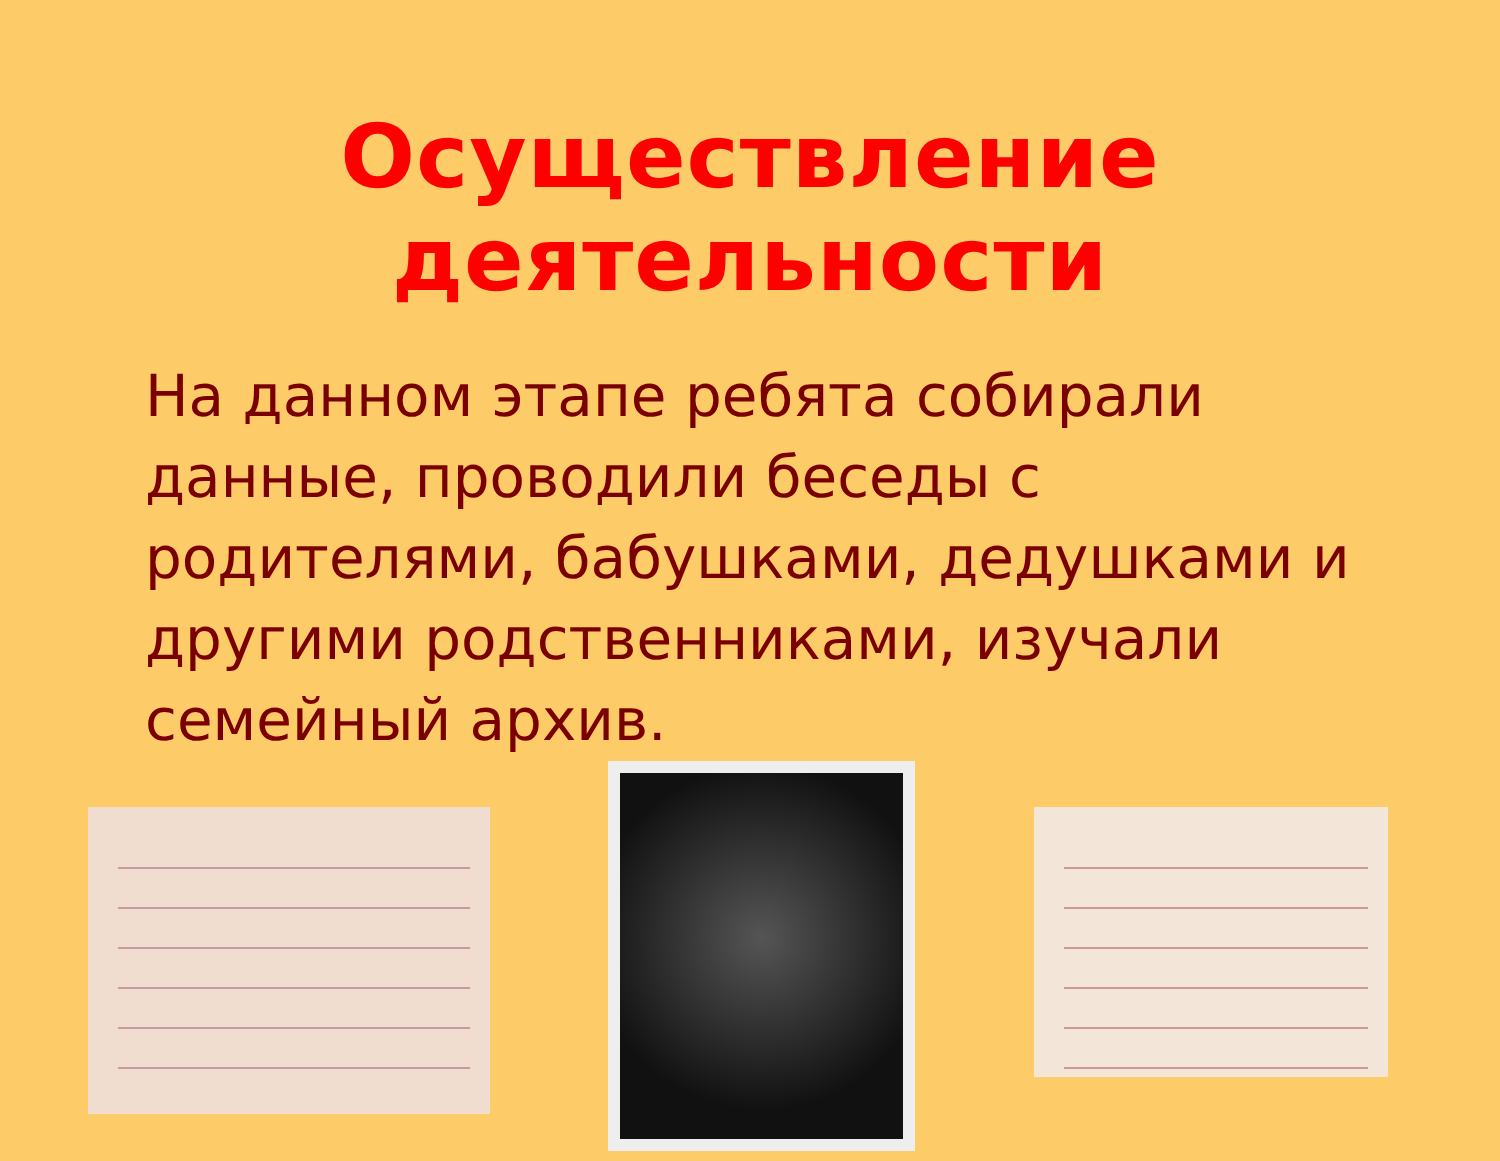Осуществление деятельности
На данном этапе ребята собирали данные, проводили беседы с родителями, бабушками, дедушками и другими родственниками, изучали семейный архив.